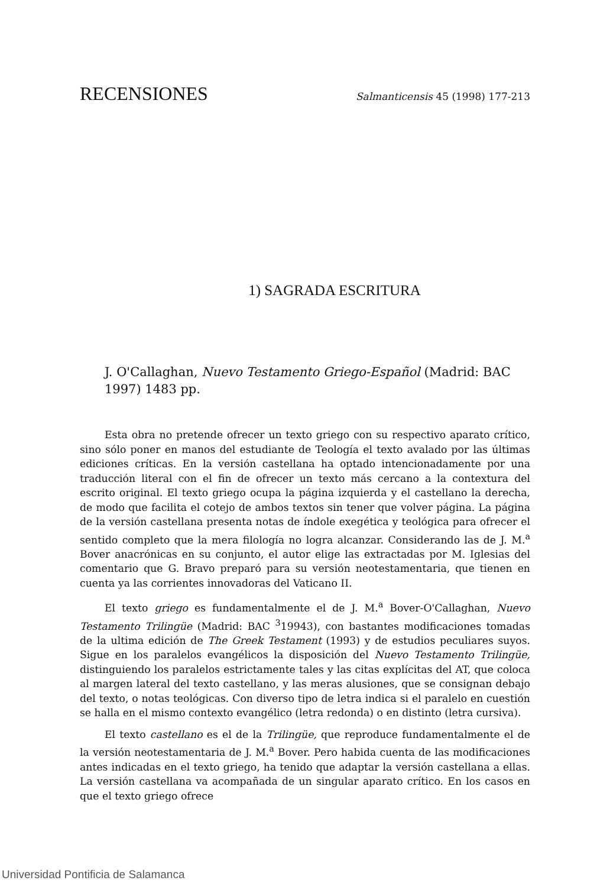RECENSIONES Salmanticensis 45 (1998) 177-213
1) SAGRADA ESCRITURA
J. O'Callaghan, Nuevo Testamento Griego-Español (Madrid: BAC 1997) 1483 pp.
Esta obra no pretende ofrecer un texto griego con su respectivo aparato crítico, sino sólo poner en manos del estudiante de Teología el texto avalado por las últimas ediciones críticas. En la versión castellana ha optado intencionadamente por una traducción literal con el fin de ofrecer un texto más cercano a la contextura del escrito original. El texto griego ocupa la página izquierda y el castellano la derecha, de modo que facilita el cotejo de ambos textos sin tener que volver página. La página de la versión castellana presenta notas de índole exegética y teológica para ofrecer el sentido completo que la mera filología no logra alcanzar. Considerando las de J. M.<sup>a</sup> Bover anacrónicas en su conjunto, el autor elige las extractadas por M. Iglesias del comentario que G. Bravo preparó para su versión neotestamentaria, que tienen en cuenta ya las corrientes innovadoras del Vaticano II.
El texto griego es fundamentalmente el de J. M.<sup>a</sup> Bover-O'Callaghan, Nuevo Testamento Trilingüe (Madrid: BAC <sup>3</sup>19943), con bastantes modificaciones tomadas de la ultima edición de The Greek Testament (1993) y de estudios peculiares suyos. Sigue en los paralelos evangélicos la disposición del Nuevo Testamento Trilingüe, distinguiendo los paralelos estrictamente tales y las citas explícitas del AT, que coloca al margen lateral del texto castellano, y las meras alusiones, que se consignan debajo del texto, o notas teológicas. Con diverso tipo de letra indica si el paralelo en cuestión se halla en el mismo contexto evangélico (letra redonda) o en distinto (letra cursiva).
El texto castellano es el de la Trilingüe, que reproduce fundamentalmente el de la versión neotestamentaria de J. M.<sup>a</sup> Bover. Pero habida cuenta de las modificaciones antes indicadas en el texto griego, ha tenido que adaptar la versión castellana a ellas. La versión castellana va acompañada de un singular aparato crítico. En los casos en que el texto griego ofrece
Universidad Pontificia de Salamanca